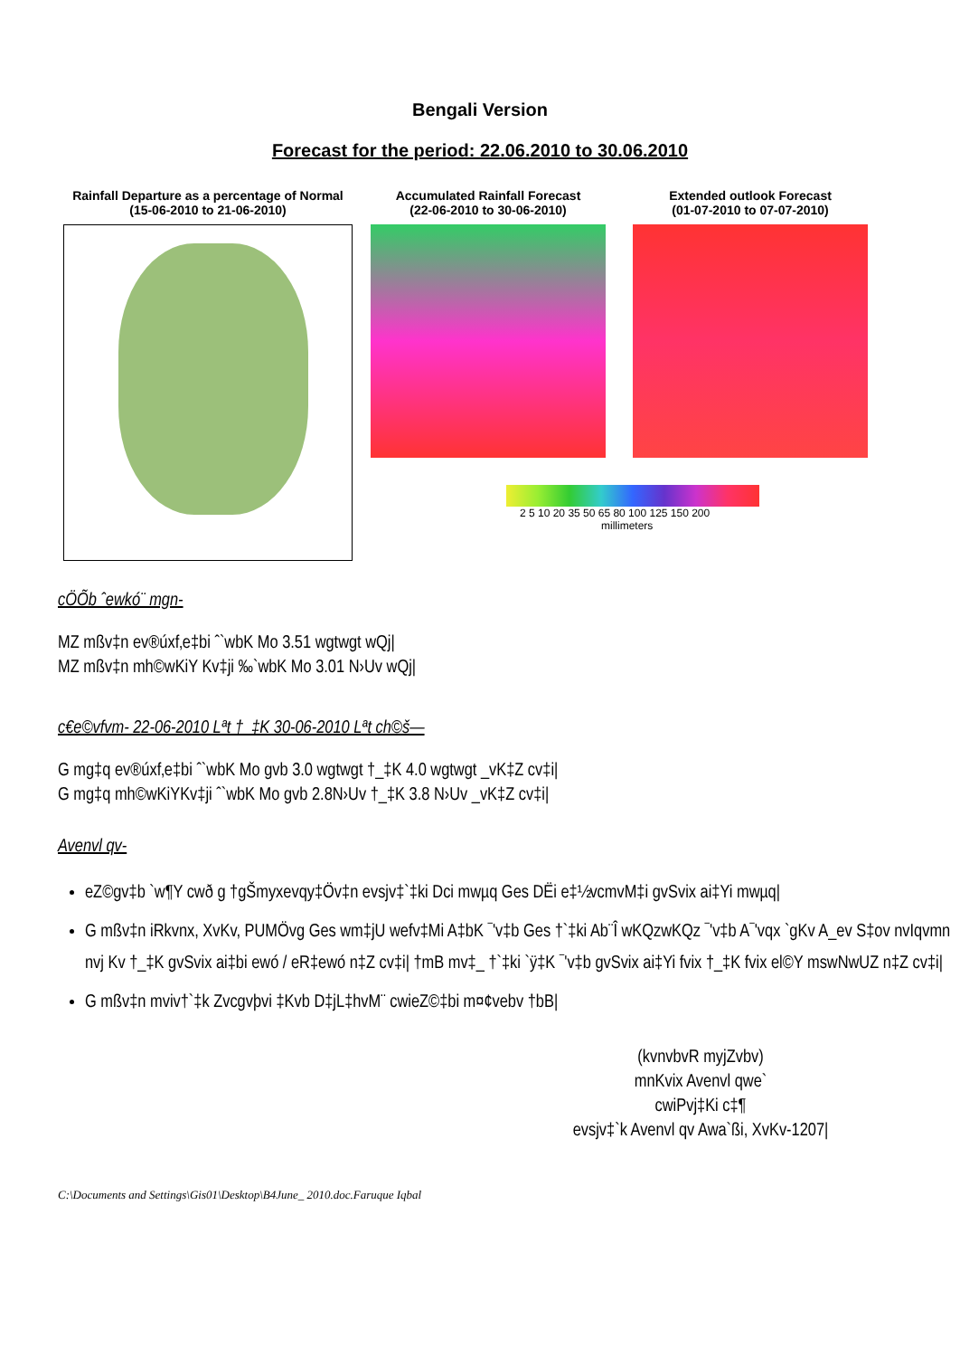Bengali Version
Forecast for the period: 22.06.2010 to 30.06.2010
Rainfall Departure as a percentage of Normal
(15-06-2010 to 21-06-2010)
Accumulated Rainfall Forecast
(22-06-2010 to 30-06-2010)
Extended outlook Forecast
(01-07-2010 to 07-07-2010)
2 5 10 20 35 50 65 80 100 125 150 200
millimeters
cÖÕb ˆewkó¨ mgn-
MZ mßv‡n ev®úxf‚e‡bi ˆ`wbK Mo 3.51 wgtwgt wQj|
MZ mßv‡n mh©wKiY Kv‡ji ‰`wbK Mo 3.01 N›Uv wQj|
c€e©vfvm- 22-06-2010 Lªt †_‡K 30-06-2010 Lªt ch©š—
G mg‡q ev®úxf‚e‡bi ˆ`wbK Mo gvb 3.0 wgtwgt †_‡K 4.0 wgtwgt _vK‡Z cv‡i|
G mg‡q mh©wKiYKv‡ji ˆ`wbK Mo gvb 2.8N›Uv †_‡K 3.8 N›Uv _vK‡Z cv‡i|
Avenvl qv-
eZ©gv‡b `w¶Y cwð g †gŠmyxevqy‡Öv‡n evsjv‡`‡ki Dci mwµq Ges DËi e‡½vcmvM‡i gvSvix ai‡Yi mwµq|
G mßv‡n iRkvnx, XvKv, PUMÖvg Ges wm‡jU wefv‡Mi A‡bK ¯'v‡b Ges †`‡ki Ab¨Î wKQzwKQz ¯'v‡b A¯'vqx `gKv A_ev S‡ov nvIqvmn nvj Kv †_‡K gvSvix ai‡bi ewó / eR‡ewó n‡Z cv‡i| †mB mv‡_ †`‡ki `ÿ‡K ¯'v‡b gvSvix ai‡Yi fvix †_‡K fvix el©Y mswNwUZ n‡Z cv‡i|
G mßv‡n mviv†`‡k Zvcgvþvi ‡Kvb D‡jL‡hvM¨ cwieZ©‡bi m¤¢vebv †bB|
(kvnvbvR myjZvbv)
mnKvix Avenvl qwe`
cwiPvj‡Ki c‡¶
evsjv‡`k Avenvl qv Awa`ßi, XvKv-1207|
C:\Documents and Settings\Gis01\Desktop\B4June_ 2010.doc.Faruque Iqbal